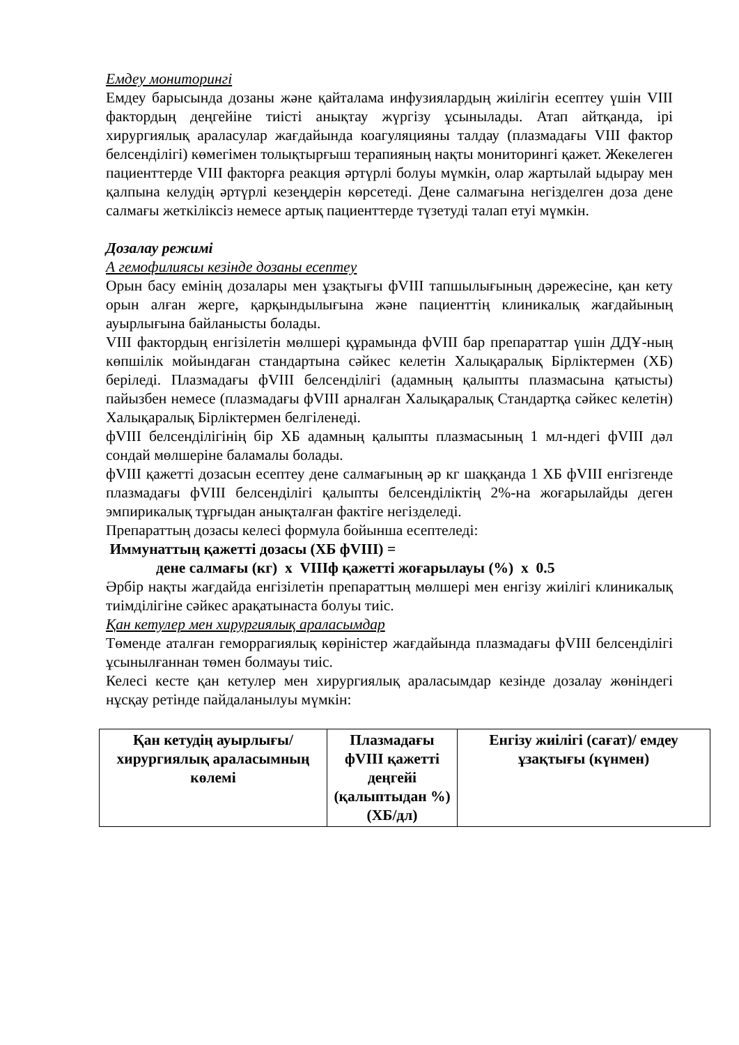Емдеу мониторингі
Емдеу барысында дозаны және қайталама инфузиялардың жиілігін есептеу үшін VIII фактордың деңгейіне тиісті анықтау жүргізу ұсынылады. Атап айтқанда, ірі хирургиялық араласулар жағдайында коагуляцияны талдау (плазмадағы VIII фактор белсенділігі) көмегімен толықтырғыш терапияның нақты мониторингі қажет. Жекелеген пациенттерде VIII факторға реакция әртүрлі болуы мүмкін, олар жартылай ыдырау мен қалпына келудің әртүрлі кезеңдерін көрсетеді. Дене салмағына негізделген доза дене салмағы жеткіліксіз немесе артық пациенттерде түзетуді талап етуі мүмкін.
Дозалау режимі
А гемофилиясы кезінде дозаны есептеу
Орын басу емінің дозалары мен ұзақтығы фVIII тапшылығының дәрежесіне, қан кету орын алған жерге, қарқындылығына және пациенттің клиникалық жағдайының ауырлығына байланысты болады.
VIII фактордың енгізілетін мөлшері құрамында фVIII бар препараттар үшін ДДҰ-ның көпшілік мойындаған стандартына сәйкес келетін Халықаралық Бірліктермен (ХБ) беріледі. Плазмадағы фVIII белсенділігі (адамның қалыпты плазмасына қатысты) пайызбен немесе (плазмадағы фVIII арналған Халықаралық Стандартқа сәйкес келетін) Халықаралық Бірліктермен белгіленеді.
фVIII белсенділігінің бір ХБ адамның қалыпты плазмасының 1 мл-ндегі фVIII дәл сондай мөлшеріне баламалы болады.
фVIII қажетті дозасын есептеу дене салмағының әр кг шаққанда 1 ХБ фVIII енгізгенде плазмадағы фVIII белсенділігі қалыпты белсенділіктің 2%-на жоғарылайды деген эмпирикалық тұрғыдан анықталған фактіге негізделеді.
Препараттың дозасы келесі формула бойынша есептеледі:
Иммунаттың қажетті дозасы (ХБ фVIII) =
дене салмағы (кг) x VIIIф қажетті жоғарылауы (%) x 0.5
Әрбір нақты жағдайда енгізілетін препараттың мөлшері мен енгізу жиілігі клиникалық тиімділігіне сәйкес арақатынаста болуы тиіс.
Қан кетулер мен хирургиялық араласымдар
Төменде аталған геморрагиялық көріністер жағдайында плазмадағы фVIII белсенділігі ұсынылғаннан төмен болмауы тиіс.
Келесі кесте қан кетулер мен хирургиялық араласымдар кезінде дозалау жөніндегі нұсқау ретінде пайдаланылуы мүмкін:
| Қан кетудің ауырлығы/ хирургиялық араласымның көлемі | Плазмадағы фVIII қажетті деңгейі (қалыптыдан %) (ХБ/дл) | Енгізу жиілігі (сағат)/ емдеу ұзақтығы (күнмен) |
| --- | --- | --- |